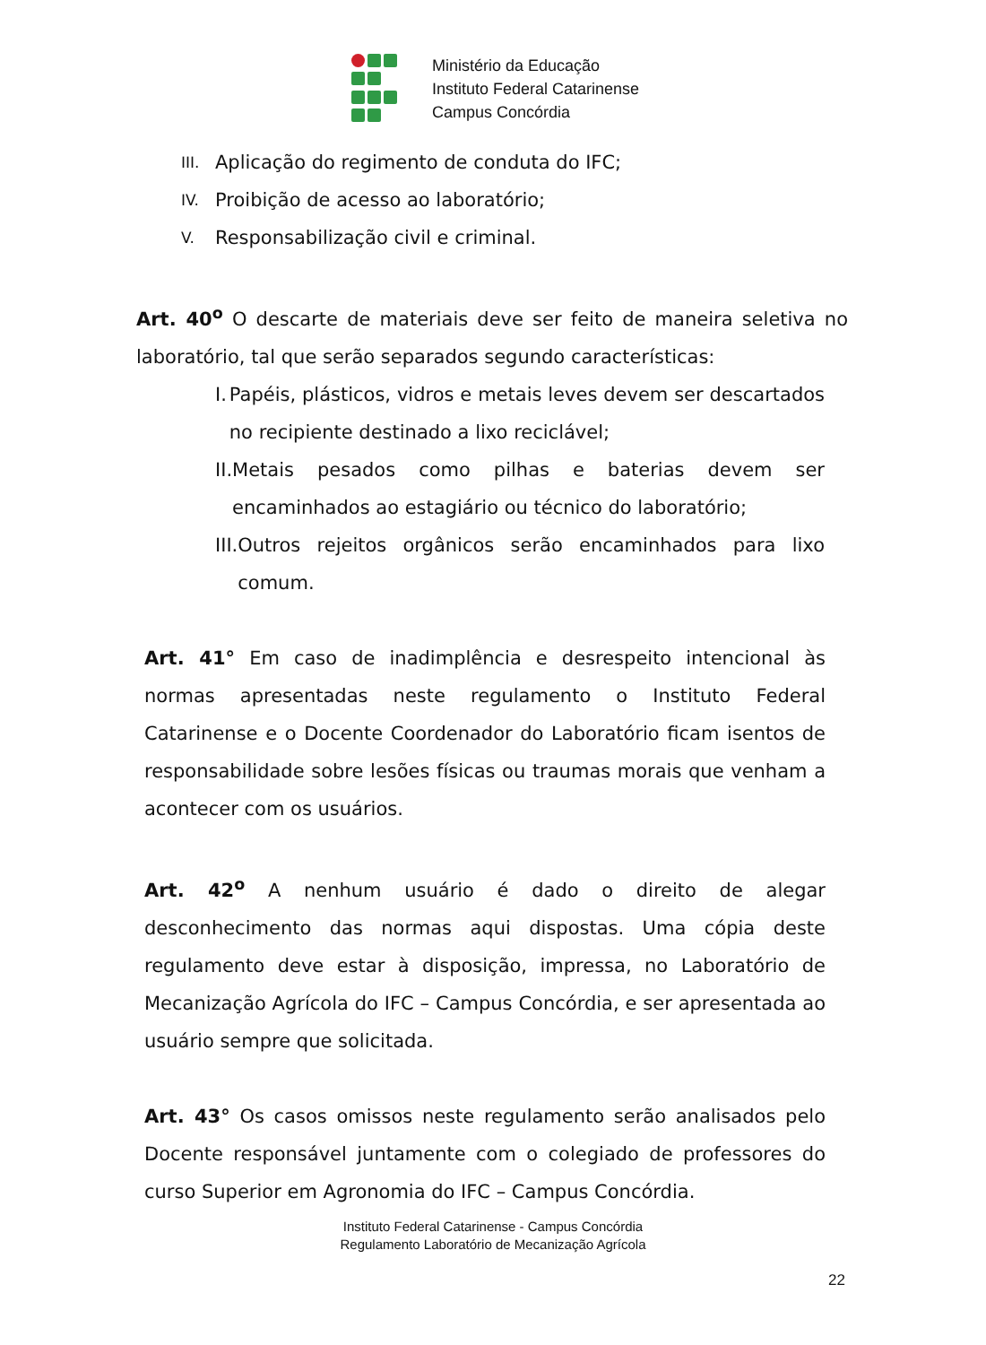Ministério da Educação
Instituto Federal Catarinense
Campus Concórdia
III. Aplicação do regimento de conduta do IFC;
IV. Proibição de acesso ao laboratório;
V. Responsabilização civil e criminal.
Art. 40<sup>o</sup> O descarte de materiais deve ser feito de maneira seletiva no laboratório, tal que serão separados segundo características:
I. Papéis, plásticos, vidros e metais leves devem ser descartados no recipiente destinado a lixo reciclável;
II.
Metais pesados como pilhas e baterias devem ser encaminhados ao estagiário ou técnico do laboratório;
III.
Outros rejeitos orgânicos serão encaminhados para lixo comum.
Art. 41° Em caso de inadimplência e desrespeito intencional às normas apresentadas neste regulamento o Instituto Federal Catarinense e o Docente Coordenador do Laboratório ficam isentos de responsabilidade sobre lesões físicas ou traumas morais que venham a acontecer com os usuários.
Art. 42<sup>o</sup> A nenhum usuário é dado o direito de alegar desconhecimento das normas aqui dispostas. Uma cópia deste regulamento deve estar à disposição, impressa, no Laboratório de Mecanização Agrícola do IFC – Campus Concórdia, e ser apresentada ao usuário sempre que solicitada.
Art. 43° Os casos omissos neste regulamento serão analisados pelo Docente responsável juntamente com o colegiado de professores do curso Superior em Agronomia do IFC – Campus Concórdia.
Instituto Federal Catarinense - Campus Concórdia
Regulamento Laboratório de Mecanização Agrícola
22